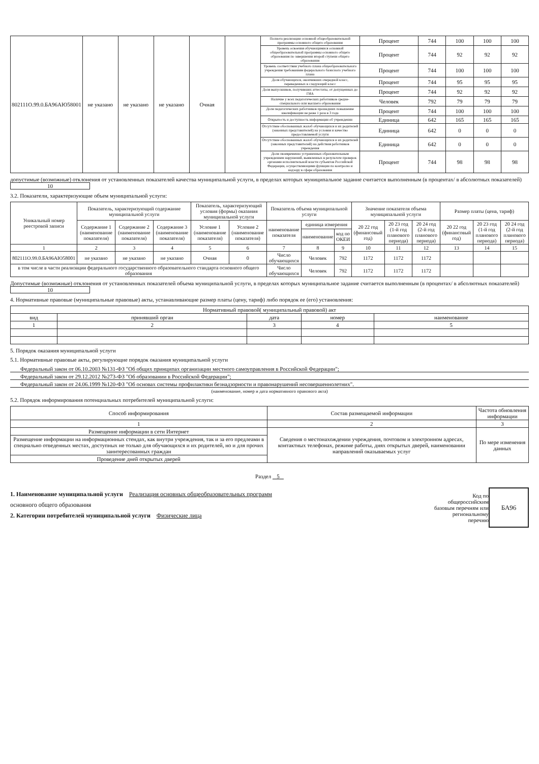| 802111О.99.0.БА96АЮ58001 | не указано | не указано | не указано | Очная | | Полнота реализации основной общеобразовательной программы основного общего образования | Процент | 744 | 100 | 100 | 100 |
| | | | | | | Уровень освоения обучающимися основной общеобразовательной программы основного общего образования по завершении второй ступени общего образования | Процент | 744 | 92 | 92 | 92 |
| | | | | | | Уровень соответствия учебного плана общеобразовательного учреждения требованиям федерального базисного учебного плана | Процент | 744 | 100 | 100 | 100 |
| | | | | | | Доля обучающихся, окончивших очередной класс, переведенных в следующий класс | Процент | 744 | 95 | 95 | 95 |
| | | | | | | Доля выпускников, получивших аттестаты, от допущенных до ГИА | Процент | 744 | 92 | 92 | 92 |
| | | | | | | Наличие у всех педагогических работников средне-специального или высшего образования | Человек | 792 | 79 | 79 | 79 |
| | | | | | | Доля педагогических работников прошедших повышение квалификации не реже 1 раза в 3 года | Процент | 744 | 100 | 100 | 100 |
| | | | | | | Открытость и доступность информации об учреждении | Единица | 642 | 165 | 165 | 165 |
| | | | | | | Отсутствие обоснованных жалоб обучающихся и их родителей (законных представителей) на условия и качество предоставляемой услуги | Единица | 642 | 0 | 0 | 0 |
| | | | | | | Отсутствие обоснованных жалоб обучающихся и их родителей (законных представителей) на действия работников учреждения | Единица | 642 | 0 | 0 | 0 |
| | | | | | | Доля своевременно устраненных образовательным учреждением нарушений, выявленных в результате проверок органами исполнительной власти субъектов Российской Федерации, осуществляющими функции по контролю и надзору в сфере образования | Процент | 744 | 98 | 98 | 98 |
допустимые (возможные) отклонения от установленных показателей качества муниципальной услуги, в пределах которых муниципальное задание считается выполненным (в процентах/ в абсолютных показателей) 10
3.2. Показатели, характеризующие объем муниципальной услуги:
| Уникальный номер реестровой записи | Показатель, характеризующий содержание муниципальной услуги | | | Показатель, характеризующий условия (формы) оказания муниципальной услуги | | Показатель объема муниципальной услуги | | | Значение показателя объема муниципальной услуги | | | Размер платы (цена, тариф) | | |
| --- | --- | --- | --- | --- | --- | --- | --- | --- | --- | --- | --- | --- | --- | --- |
| | Содержание 1 (наименование показателя) | Содержание 2 (наименование показателя) | Содержание 3 (наименование показателя) | Условие 1 (наименование показателя) | Условие 2 (наименование показателя) | наименование показателя | единица измерения | | 20 22 год (финансовый год) | 20 23 год (1-й год планового периода) | 20 24 год (2-й год планового периода) | 20 22 год (финансовый год) | 20 23 год (1-й год планового периода) | 20 24 год (2-й год планового периода) |
| | | | | | | | наименование | код по ОКЕИ | | | | | | |
| 1 | 2 | 3 | 4 | 5 | 6 | 7 | 8 | 9 | 10 | 11 | 12 | 13 | 14 | 15 |
| 802111О.99.0.БА96АЮ58001 | не указано | не указано | не указано | Очная | 0 | Число обучающихся | Человек | 792 | 1172 | 1172 | 1172 | | | |
| в том числе в части реализации федерального государственного образовательного стандарта основного общего образования | | | | | | Число обучающихся | Человек | 792 | 1172 | 1172 | 1172 | | | |
Допустимые (возможные) отклонения от установленных показателей объема муниципальной услуги, в пределах которых муниципальное задание считается выполненным (в процентах/ в абсолютных показателей) 10
4. Нормативные правовые (муниципальные правовые) акты, устанавливающие размер платы (цену, тариф) либо порядок ее (его) установления:
| Нормативный правовой( муниципальный правовой) акт | | | | |
| вид | принявший орган | дата | номер | наименование |
| 1 | 2 | 3 | 4 | 5 |
5. Порядок оказания муниципальной услуги
5.1. Нормативные правовые акты, регулирующие порядок оказания муниципальной услуги
Федеральный закон от 06.10.2003 №131-ФЗ "Об общих принципах организации местного самоуправления в Российской Федерации";
Федеральный закон от 29.12.2012 №273-ФЗ "Об образовании в Российской Федерации";
Федеральный закон от 24.06.1999 №120-ФЗ "Об основах системы профилактики безнадзорности и правонарушений несовершеннолетних".
(наименование, номер и дата нормативного правового акта)
5.2. Порядок информирования потенциальных потребителей муниципальной услуги:
| Способ информирования | Состав размещаемой информации | Частота обновления информации |
| 1 | 2 | 3 |
| Размещение информации в сети Интернет | Сведения о местонахождении учреждения, почтовом и электронном адресах, контактных телефонах, режиме работы, днях открытых дверей, наименовании направлений оказываемых услуг | По мере изменения данных |
| Размещение информации на информационных стендах, как внутри учреждения, так и за его предлеами в специально отведенных местах, доступных не только для обучающихся и их родителей, но и для прочих заинтересованных граждан | | |
| Проведение дней открытых дверей | | |
Раздел 5
1. Наименование муниципальной услуги Реализация основных общеобразовательных программ
основного общего образования
2. Категории потребителей муниципальной услуги Физические лица
Код по
общероссийским
базовым перечням или
региональному
перечню
БА96